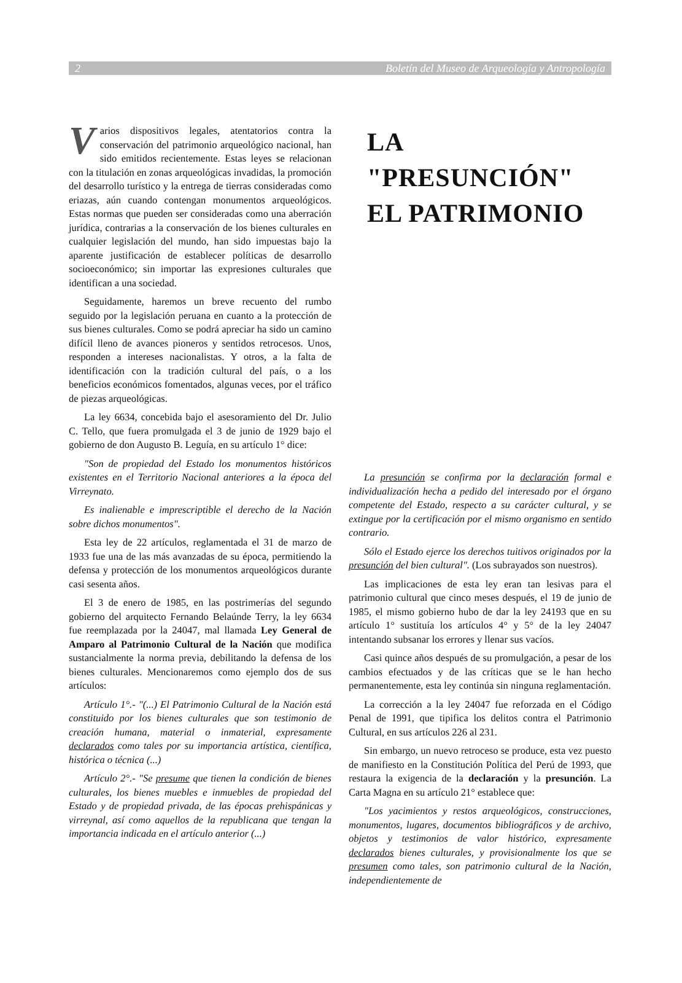2 Boletín del Museo de Arqueología y Antropología
Varios dispositivos legales, atentatorios contra la conservación del patrimonio arqueológico nacional, han sido emitidos recientemente. Estas leyes se relacionan con la titulación en zonas arqueológicas invadidas, la promoción del desarrollo turístico y la entrega de tierras consideradas como eriazas, aún cuando contengan monumentos arqueológicos. Estas normas que pueden ser consideradas como una aberración jurídica, contrarias a la conservación de los bienes culturales en cualquier legislación del mundo, han sido impuestas bajo la aparente justificación de establecer políticas de desarrollo socioeconómico; sin importar las expresiones culturales que identifican a una sociedad.
Seguidamente, haremos un breve recuento del rumbo seguido por la legislación peruana en cuanto a la protección de sus bienes culturales. Como se podrá apreciar ha sido un camino difícil lleno de avances pioneros y sentidos retrocesos. Unos, responden a intereses nacionalistas. Y otros, a la falta de identificación con la tradición cultural del país, o a los beneficios económicos fomentados, algunas veces, por el tráfico de piezas arqueológicas.
La ley 6634, concebida bajo el asesoramiento del Dr. Julio C. Tello, que fuera promulgada el 3 de junio de 1929 bajo el gobierno de don Augusto B. Leguía, en su artículo 1° dice:
"Son de propiedad del Estado los monumentos históricos existentes en el Territorio Nacional anteriores a la época del Virreynato.
Es inalienable e imprescriptible el derecho de la Nación sobre dichos monumentos".
Esta ley de 22 artículos, reglamentada el 31 de marzo de 1933 fue una de las más avanzadas de su época, permitiendo la defensa y protección de los monumentos arqueológicos durante casi sesenta años.
El 3 de enero de 1985, en las postrimerías del segundo gobierno del arquitecto Fernando Belaúnde Terry, la ley 6634 fue reemplazada por la 24047, mal llamada Ley General de Amparo al Patrimonio Cultural de la Nación que modifica sustancialmente la norma previa, debilitando la defensa de los bienes culturales. Mencionaremos como ejemplo dos de sus artículos:
Artículo 1°.- "(...) El Patrimonio Cultural de la Nación está constituido por los bienes culturales que son testimonio de creación humana, material o inmaterial, expresamente declarados como tales por su importancia artística, científica, histórica o técnica (...)
Artículo 2°.- "Se presume que tienen la condición de bienes culturales, los bienes muebles e inmuebles de propiedad del Estado y de propiedad privada, de las épocas prehispánicas y virreynal, así como aquellos de la republicana que tengan la importancia indicada en el artículo anterior (...)
LA "PRESUNCIÓN"
EL PATRIMONIO
La presunción se confirma por la declaración formal e individualización hecha a pedido del interesado por el órgano competente del Estado, respecto a su carácter cultural, y se extingue por la certificación por el mismo organismo en sentido contrario.
Sólo el Estado ejerce los derechos tuitivos originados por la presunción del bien cultural". (Los subrayados son nuestros).
Las implicaciones de esta ley eran tan lesivas para el patrimonio cultural que cinco meses después, el 19 de junio de 1985, el mismo gobierno hubo de dar la ley 24193 que en su artículo 1° sustituía los artículos 4° y 5° de la ley 24047 intentando subsanar los errores y llenar sus vacíos.
Casi quince años después de su promulgación, a pesar de los cambios efectuados y de las críticas que se le han hecho permanentemente, esta ley continúa sin ninguna reglamentación.
La corrección a la ley 24047 fue reforzada en el Código Penal de 1991, que tipifica los delitos contra el Patrimonio Cultural, en sus artículos 226 al 231.
Sin embargo, un nuevo retroceso se produce, esta vez puesto de manifiesto en la Constitución Política del Perú de 1993, que restaura la exigencia de la declaración y la presunción. La Carta Magna en su artículo 21° establece que:
"Los yacimientos y restos arqueológicos, construcciones, monumentos, lugares, documentos bibliográficos y de archivo, objetos y testimonios de valor histórico, expresamente declarados bienes culturales, y provisionalmente los que se presumen como tales, son patrimonio cultural de la Nación, independientemente de